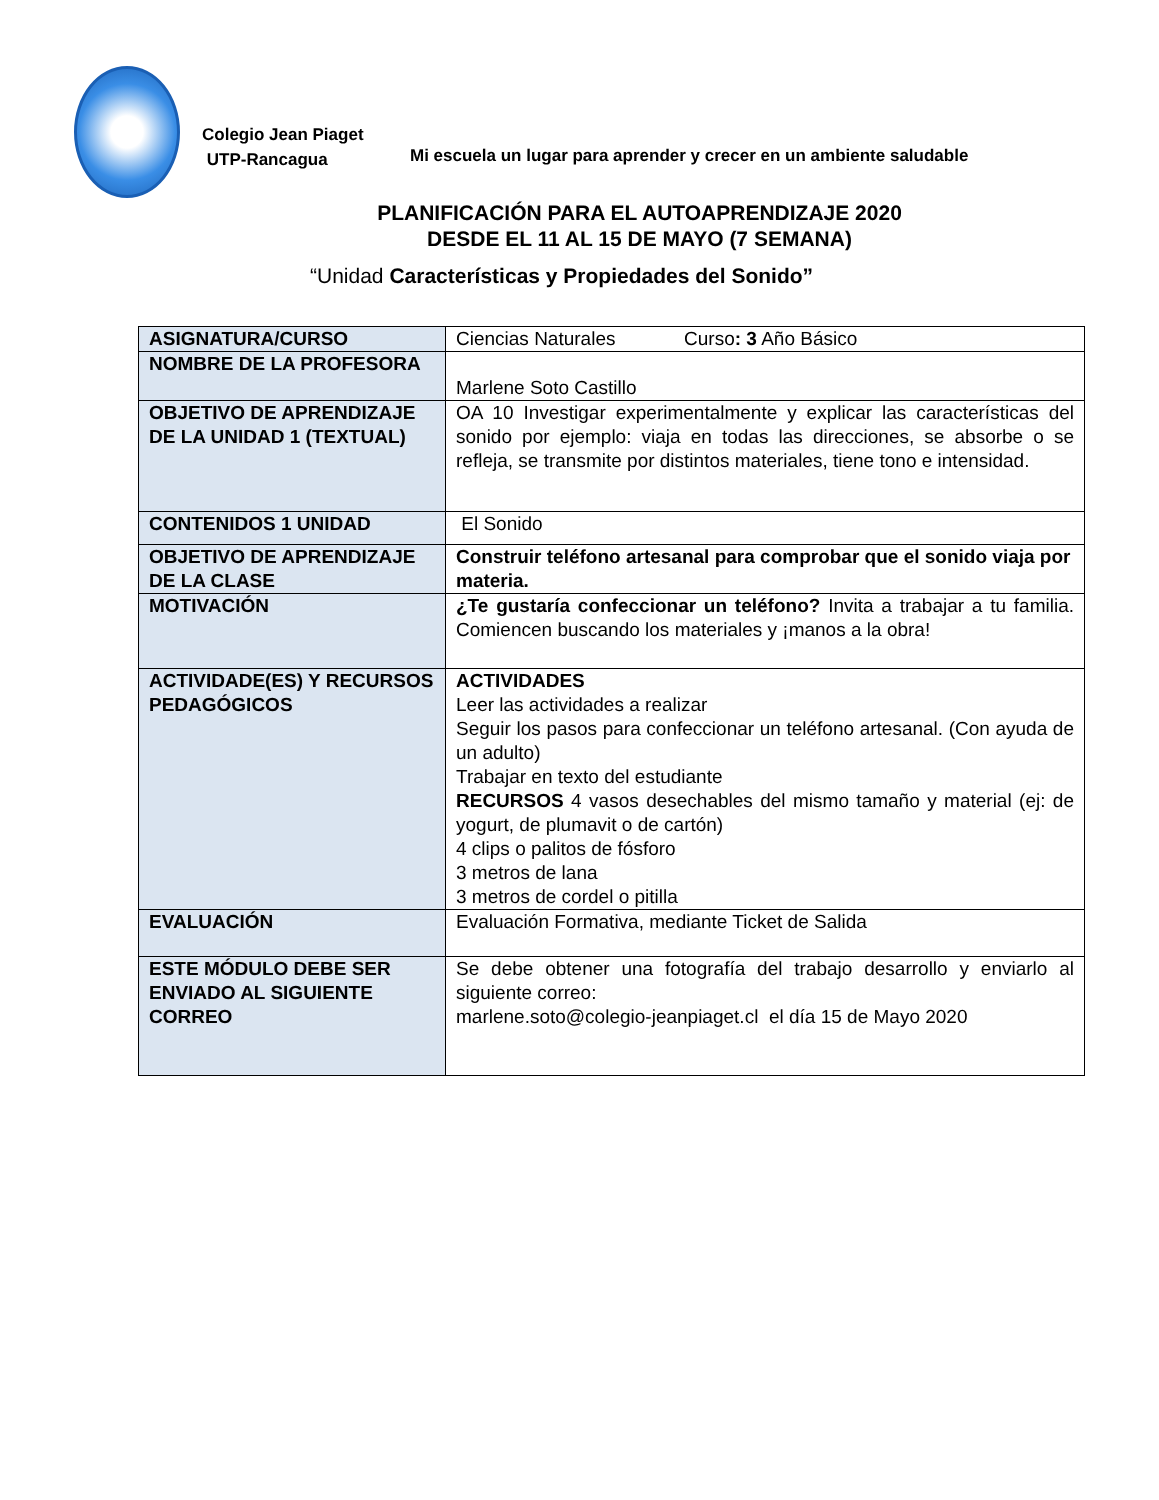Colegio Jean Piaget
UTP-Rancagua
Mi escuela un lugar para aprender y crecer en un ambiente saludable
PLANIFICACIÓN PARA EL AUTOAPRENDIZAJE 2020
DESDE EL 11 AL 15 DE MAYO (7 SEMANA)
“Unidad Características y Propiedades del Sonido”
| ASIGNATURA/CURSO | Ciencias Naturales Curso : 3 Año Básico |
| NOMBRE DE LA PROFESORA | Marlene Soto Castillo |
| OBJETIVO DE APRENDIZAJE DE LA UNIDAD 1 (TEXTUAL) | OA 10 Investigar experimentalmente y explicar las características del sonido por ejemplo: viaja en todas las direcciones, se absorbe o se refleja, se transmite por distintos materiales, tiene tono e intensidad. |
| CONTENIDOS 1 UNIDAD | El Sonido |
| OBJETIVO DE APRENDIZAJE DE LA CLASE | Construir teléfono artesanal para comprobar que el sonido viaja por materia. |
| MOTIVACIÓN | ¿Te gustaría confeccionar un teléfono? Invita a trabajar a tu familia. Comiencen buscando los materiales y ¡manos a la obra! |
| ACTIVIDADE(ES) Y RECURSOS PEDAGÓGICOS | ACTIVIDADES Leer las actividades a realizar Seguir los pasos para confeccionar un teléfono artesanal. (Con ayuda de un adulto) Trabajar en texto del estudiante RECURSOS 4 vasos desechables del mismo tamaño y material (ej: de yogurt, de plumavit o de cartón) 4 clips o palitos de fósforo 3 metros de lana 3 metros de cordel o pitilla |
| EVALUACIÓN | Evaluación Formativa, mediante Ticket de Salida |
| ESTE MÓDULO DEBE SER ENVIADO AL SIGUIENTE CORREO | Se debe obtener una fotografía del trabajo desarrollo y enviarlo al siguiente correo: marlene.soto@colegio-jeanpiaget.cl el día 15 de Mayo 2020 |